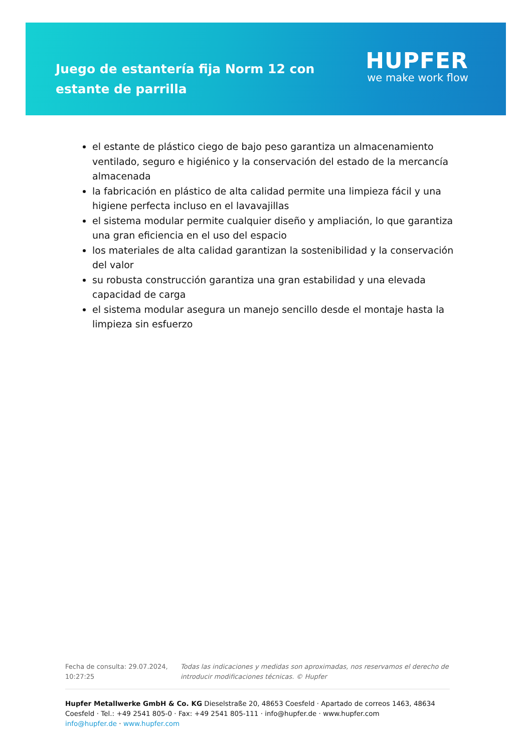Juego de estantería fija Norm 12 con estante de parrilla
HUPFER
we make work flow
el estante de plástico ciego de bajo peso garantiza un almacenamiento ventilado, seguro e higiénico y la conservación del estado de la mercancía almacenada
la fabricación en plástico de alta calidad permite una limpieza fácil y una higiene perfecta incluso en el lavavajillas
el sistema modular permite cualquier diseño y ampliación, lo que garantiza una gran eficiencia en el uso del espacio
los materiales de alta calidad garantizan la sostenibilidad y la conservación del valor
su robusta construcción garantiza una gran estabilidad y una elevada capacidad de carga
el sistema modular asegura un manejo sencillo desde el montaje hasta la limpieza sin esfuerzo
Fecha de consulta: 29.07.2024, 10:27:25
Todas las indicaciones y medidas son aproximadas, nos reservamos el derecho de introducir modificaciones técnicas. © Hupfer
Hupfer Metallwerke GmbH & Co. KG Dieselstraße 20, 48653 Coesfeld · Apartado de correos 1463, 48634 Coesfeld · Tel.: +49 2541 805-0 · Fax: +49 2541 805-111 · info@hupfer.de · www.hupfer.com
info@hupfer.de · www.hupfer.com